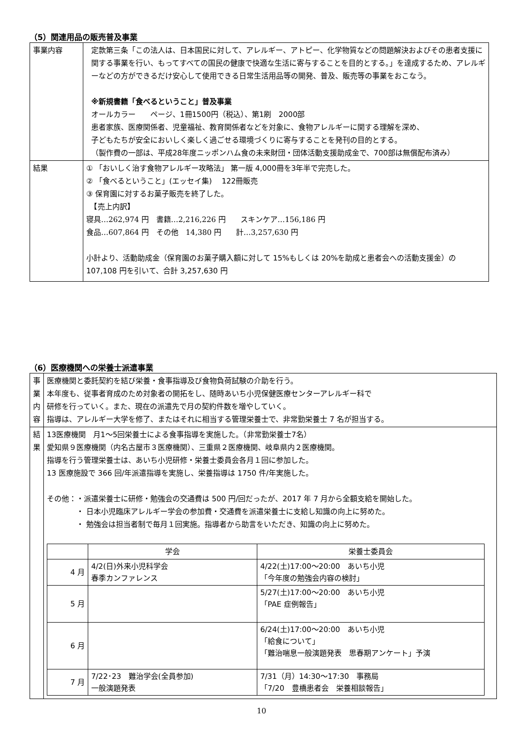（5）関連用品の販売普及事業
| 事業内容 | 定款第三条「この法人は、日本国民に対して、アレルギー、アトピー、化学物質などの問題解決およびその患者支援に関する事業を行い、もってすべての国民の健康で快適な生活に寄与することを目的とする。」を達成するため、アレルギーなどの方ができるだけ安心して使用できる日常生活用品等の開発、普及、販売等の事業をおこなう。 ※新規書籍「食べるということ」普及事業 オールカラー ページ、1冊1500円（税込）、第1刷 2000部 患者家族、医療関係者、児童福祉、教育関係者などを対象に、食物アレルギーに関する理解を深め、 子どもたちが安全においしく楽しく過ごせる環境づくりに寄与することを発刊の目的とする。 （製作費の一部は、平成28年度ニッポンハム食の未来財団・団体活動支援助成金で、700部は無償配布済み） |
| 結果 | ① 「おいしく治す食物アレルギー攻略法」 第一版 4,000冊を3年半で完売した。 ② 「食べるということ」(エッセイ集) 122冊販売 ③ 保育園に対するお菓子販売を終了した。 【売上内訳】 寝具…262,974 円 書籍…2,216,226 円 スキンケア…156,186 円 食品…607,864 円 その他 14,380 円 計…3,257,630 円 小計より、活動助成金（保育園のお菓子購入額に対して 15%もしくは 20%を助成と患者会への活動支援金）の 107,108 円を引いて、合計 3,257,630 円 |
（6）医療機関への栄養士派遣事業
| 事業内容 | 医療機関と委託契約を結び栄養・食事指導及び食物負荷試験の介助を行う。 本年度も、従事者育成のため対象者の開拓をし、随時あいち小児保健医療センターアレルギー科で 研修を行っていく。また、現在の派遣先で月の契約件数を増やしていく。 指導は、アレルギー大学を修了、またはそれに相当する管理栄養士で、非常勤栄養士 7 名が担当する。 |
| 結果 | 13医療機関 月1～5回栄養士による食事指導を実施した。（非常勤栄養士7名） 愛知県９医療機関（内名古屋市３医療機関）、三重県２医療機関、岐阜県内２医療機関。 指導を行う管理栄養士は、あいち小児研修・栄養士委員会各月１回に参加した。 13 医療施設で 366 回/年派遣指導を実施し、栄養指導は 1750 件/年実施した。 その他：・派遣栄養士に研修・勉強会の交通費は 500 円/回だったが、2017 年 7 月から全額支給を開始した。 ・ 日本小児臨床アレルギー学会の参加費・交通費を派遣栄養士に支給し知識の向上に努めた。 ・ 勉強会は担当者制で毎月１回実施。指導者から助言をいただき、知識の向上に努めた。 / / 学会 / 栄養士委員会 / / --- / --- / --- / / 4 月 / 4/2(日)外来小児科学会 春季カンファレンス / 4/22(土)17:00～20:00 あいち小児 「今年度の勉強会内容の検討」 / / 5 月 / / 5/27(土)17:00～20:00 あいち小児 「PAE 症例報告」 / / 6 月 / / 6/24(土)17:00～20:00 あいち小児 「給食について」 「難治喘息一般演題発表 思春期アンケート」予演 / / 7 月 / 7/22･23 難治学会(全員参加) 一般演題発表 / 7/31（月）14:30～17:30 事務局 「7/20 豊橋患者会 栄養相談報告」 / |
10